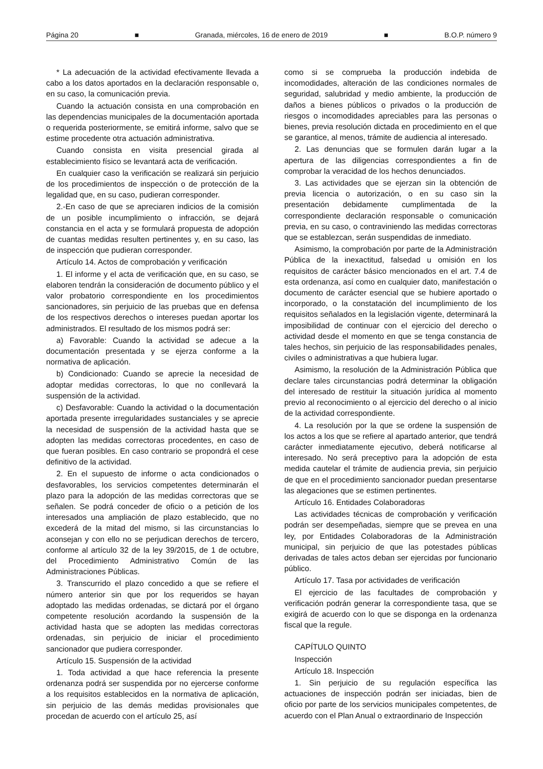Página 20 ■ Granada, miércoles, 16 de enero de 2019 ■ B.O.P. número 9
* La adecuación de la actividad efectivamente llevada a cabo a los datos aportados en la declaración responsable o, en su caso, la comunicación previa.
Cuando la actuación consista en una comprobación en las dependencias municipales de la documentación aportada o requerida posteriormente, se emitirá informe, salvo que se estime procedente otra actuación administrativa.
Cuando consista en visita presencial girada al establecimiento físico se levantará acta de verificación.
En cualquier caso la verificación se realizará sin perjuicio de los procedimientos de inspección o de protección de la legalidad que, en su caso, pudieran corresponder.
2.-En caso de que se apreciaren indicios de la comisión de un posible incumplimiento o infracción, se dejará constancia en el acta y se formulará propuesta de adopción de cuantas medidas resulten pertinentes y, en su caso, las de inspección que pudieran corresponder.
Artículo 14. Actos de comprobación y verificación
1. El informe y el acta de verificación que, en su caso, se elaboren tendrán la consideración de documento público y el valor probatorio correspondiente en los procedimientos sancionadores, sin perjuicio de las pruebas que en defensa de los respectivos derechos o intereses puedan aportar los administrados. El resultado de los mismos podrá ser:
a) Favorable: Cuando la actividad se adecue a la documentación presentada y se ejerza conforme a la normativa de aplicación.
b) Condicionado: Cuando se aprecie la necesidad de adoptar medidas correctoras, lo que no conllevará la suspensión de la actividad.
c) Desfavorable: Cuando la actividad o la documentación aportada presente irregularidades sustanciales y se aprecie la necesidad de suspensión de la actividad hasta que se adopten las medidas correctoras procedentes, en caso de que fueran posibles. En caso contrario se propondrá el cese definitivo de la actividad.
2. En el supuesto de informe o acta condicionados o desfavorables, los servicios competentes determinarán el plazo para la adopción de las medidas correctoras que se señalen. Se podrá conceder de oficio o a petición de los interesados una ampliación de plazo establecido, que no excederá de la mitad del mismo, si las circunstancias lo aconsejan y con ello no se perjudican derechos de tercero, conforme al artículo 32 de la ley 39/2015, de 1 de octubre, del Procedimiento Administrativo Común de las Administraciones Públicas.
3. Transcurrido el plazo concedido a que se refiere el número anterior sin que por los requeridos se hayan adoptado las medidas ordenadas, se dictará por el órgano competente resolución acordando la suspensión de la actividad hasta que se adopten las medidas correctoras ordenadas, sin perjuicio de iniciar el procedimiento sancionador que pudiera corresponder.
Artículo 15. Suspensión de la actividad
1. Toda actividad a que hace referencia la presente ordenanza podrá ser suspendida por no ejercerse conforme a los requisitos establecidos en la normativa de aplicación, sin perjuicio de las demás medidas provisionales que procedan de acuerdo con el artículo 25, así
como si se comprueba la producción indebida de incomodidades, alteración de las condiciones normales de seguridad, salubridad y medio ambiente, la producción de daños a bienes públicos o privados o la producción de riesgos o incomodidades apreciables para las personas o bienes, previa resolución dictada en procedimiento en el que se garantice, al menos, trámite de audiencia al interesado.
2. Las denuncias que se formulen darán lugar a la apertura de las diligencias correspondientes a fin de comprobar la veracidad de los hechos denunciados.
3. Las actividades que se ejerzan sin la obtención de previa licencia o autorización, o en su caso sin la presentación debidamente cumplimentada de la correspondiente declaración responsable o comunicación previa, en su caso, o contraviniendo las medidas correctoras que se establezcan, serán suspendidas de inmediato.
Asimismo, la comprobación por parte de la Administración Pública de la inexactitud, falsedad u omisión en los requisitos de carácter básico mencionados en el art. 7.4 de esta ordenanza, así como en cualquier dato, manifestación o documento de carácter esencial que se hubiere aportado o incorporado, o la constatación del incumplimiento de los requisitos señalados en la legislación vigente, determinará la imposibilidad de continuar con el ejercicio del derecho o actividad desde el momento en que se tenga constancia de tales hechos, sin perjuicio de las responsabilidades penales, civiles o administrativas a que hubiera lugar.
Asimismo, la resolución de la Administración Pública que declare tales circunstancias podrá determinar la obligación del interesado de restituir la situación jurídica al momento previo al reconocimiento o al ejercicio del derecho o al inicio de la actividad correspondiente.
4. La resolución por la que se ordene la suspensión de los actos a los que se refiere al apartado anterior, que tendrá carácter inmediatamente ejecutivo, deberá notificarse al interesado. No será preceptivo para la adopción de esta medida cautelar el trámite de audiencia previa, sin perjuicio de que en el procedimiento sancionador puedan presentarse las alegaciones que se estimen pertinentes.
Artículo 16. Entidades Colaboradoras
Las actividades técnicas de comprobación y verificación podrán ser desempeñadas, siempre que se prevea en una ley, por Entidades Colaboradoras de la Administración municipal, sin perjuicio de que las potestades públicas derivadas de tales actos deban ser ejercidas por funcionario público.
Artículo 17. Tasa por actividades de verificación
El ejercicio de las facultades de comprobación y verificación podrán generar la correspondiente tasa, que se exigirá de acuerdo con lo que se disponga en la ordenanza fiscal que la regule.
CAPÍTULO QUINTO
Inspección
Artículo 18. Inspección
1. Sin perjuicio de su regulación específica las actuaciones de inspección podrán ser iniciadas, bien de oficio por parte de los servicios municipales competentes, de acuerdo con el Plan Anual o extraordinario de Inspección